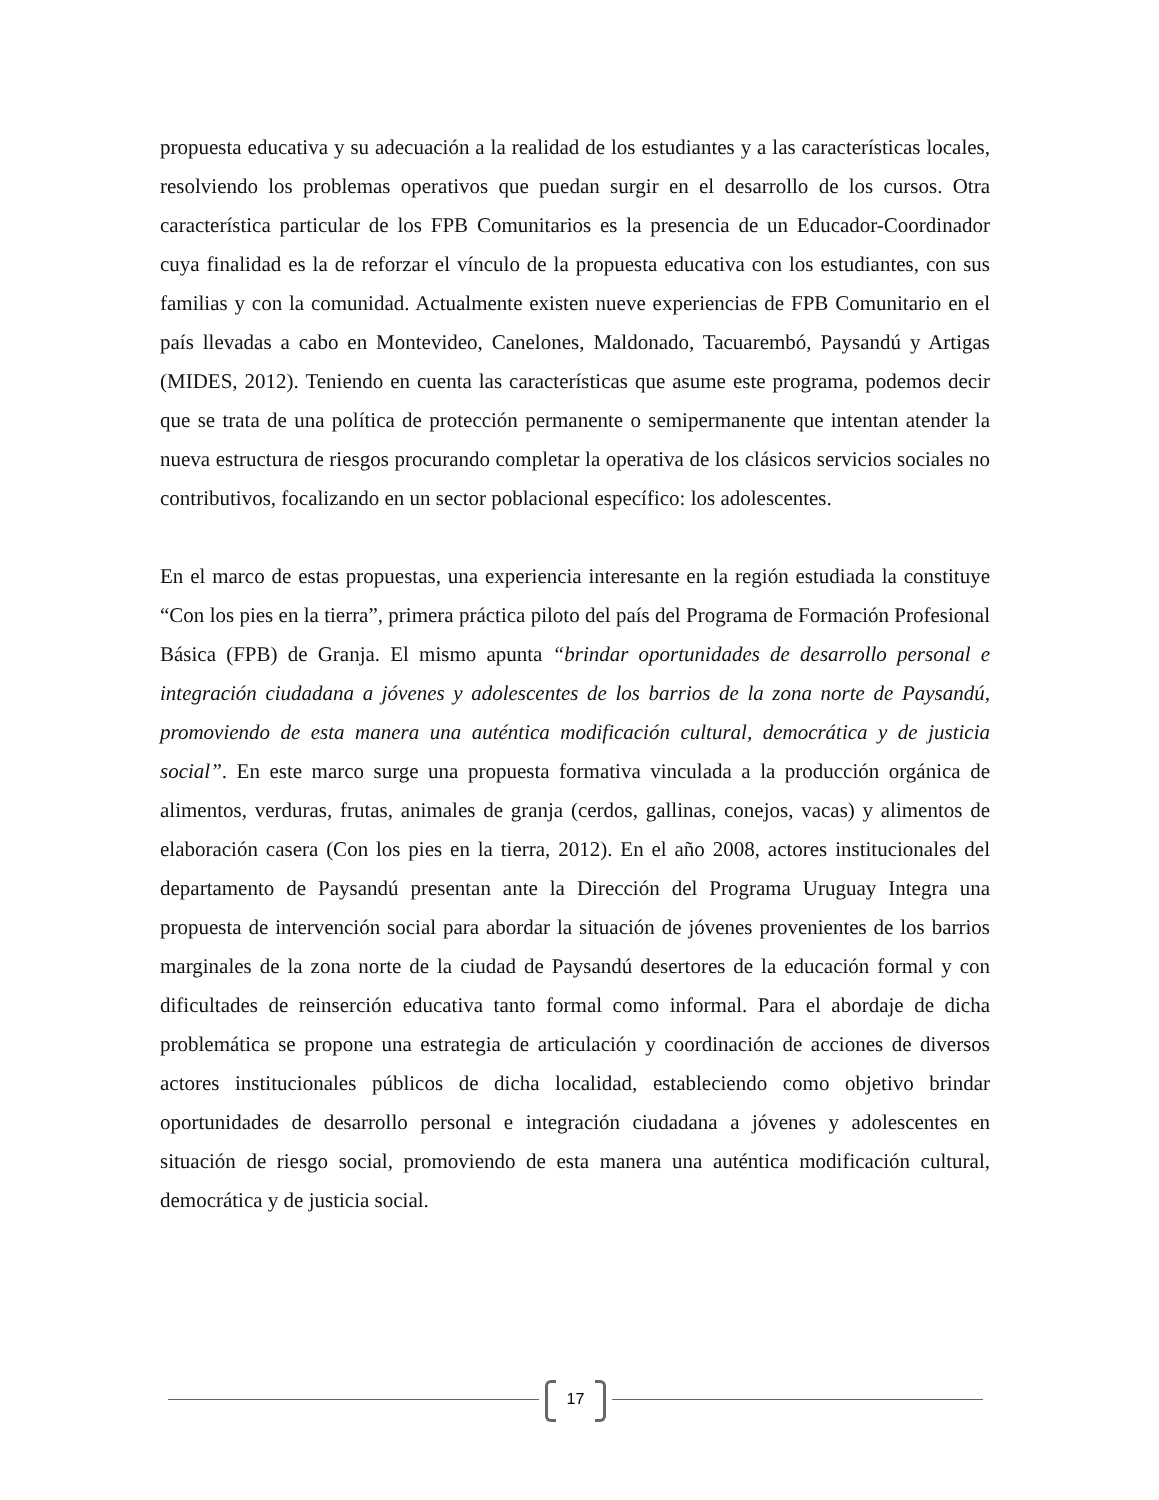propuesta educativa y su adecuación a la realidad de los estudiantes y a las características locales, resolviendo los problemas operativos que puedan surgir en el desarrollo de los cursos. Otra característica particular de los FPB Comunitarios es la presencia de un Educador-Coordinador cuya finalidad es la de reforzar el vínculo de la propuesta educativa con los estudiantes, con sus familias y con la comunidad. Actualmente existen nueve experiencias de FPB Comunitario en el país llevadas a cabo en Montevideo, Canelones, Maldonado, Tacuarembó, Paysandú y Artigas (MIDES, 2012). Teniendo en cuenta las características que asume este programa, podemos decir que se trata de una política de protección permanente o semipermanente que intentan atender la nueva estructura de riesgos procurando completar la operativa de los clásicos servicios sociales no contributivos, focalizando en un sector poblacional específico: los adolescentes.
En el marco de estas propuestas, una experiencia interesante en la región estudiada la constituye “Con los pies en la tierra”, primera práctica piloto del país del Programa de Formación Profesional Básica (FPB) de Granja. El mismo apunta “brindar oportunidades de desarrollo personal e integración ciudadana a jóvenes y adolescentes de los barrios de la zona norte de Paysandú, promoviendo de esta manera una auténtica modificación cultural, democrática y de justicia social”. En este marco surge una propuesta formativa vinculada a la producción orgánica de alimentos, verduras, frutas, animales de granja (cerdos, gallinas, conejos, vacas) y alimentos de elaboración casera (Con los pies en la tierra, 2012). En el año 2008, actores institucionales del departamento de Paysandú presentan ante la Dirección del Programa Uruguay Integra una propuesta de intervención social para abordar la situación de jóvenes provenientes de los barrios marginales de la zona norte de la ciudad de Paysandú desertores de la educación formal y con dificultades de reinserción educativa tanto formal como informal. Para el abordaje de dicha problemática se propone una estrategia de articulación y coordinación de acciones de diversos actores institucionales públicos de dicha localidad, estableciendo como objetivo brindar oportunidades de desarrollo personal e integración ciudadana a jóvenes y adolescentes en situación de riesgo social, promoviendo de esta manera una auténtica modificación cultural, democrática y de justicia social.
17